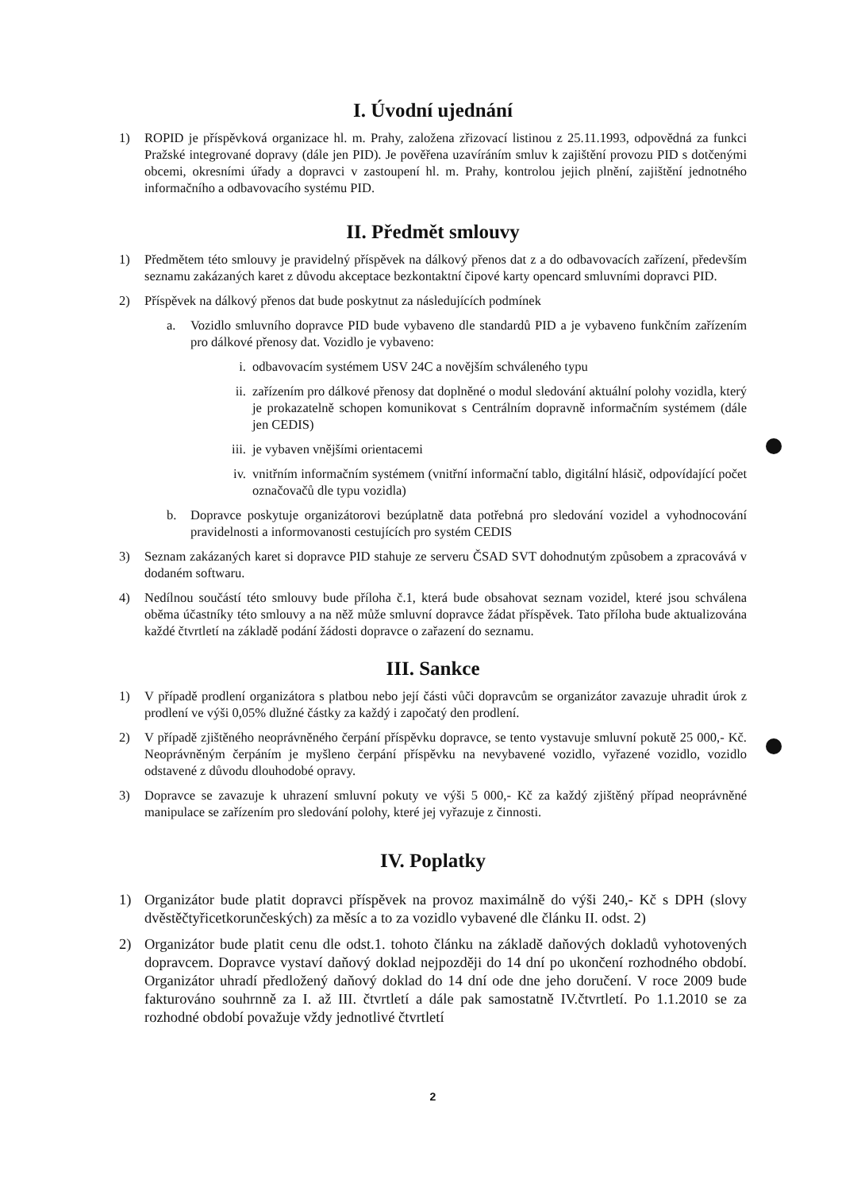I. Úvodní ujednání
1) ROPID je příspěvková organizace hl. m. Prahy, založena zřizovací listinou z 25.11.1993, odpovědná za funkci Pražské integrované dopravy (dále jen PID). Je pověřena uzavíráním smluv k zajištění provozu PID s dotčenými obcemi, okresními úřady a dopravci v zastoupení hl. m. Prahy, kontrolou jejich plnění, zajištění jednotného informačního a odbavovacího systému PID.
II. Předmět smlouvy
1) Předmětem této smlouvy je pravidelný příspěvek na dálkový přenos dat z a do odbavovacích zařízení, především seznamu zakázaných karet z důvodu akceptace bezkontaktní čipové karty opencard smluvními dopravci PID.
2) Příspěvek na dálkový přenos dat bude poskytnut za následujících podmínek
a. Vozidlo smluvního dopravce PID bude vybaveno dle standardů PID a je vybaveno funkčním zařízením pro dálkové přenosy dat. Vozidlo je vybaveno:
i. odbavovacím systémem USV 24C a novějším schváleného typu
ii. zařízením pro dálkové přenosy dat doplněné o modul sledování aktuální polohy vozidla, který je prokazatelně schopen komunikovat s Centrálním dopravně informačním systémem (dále jen CEDIS)
iii. je vybaven vnějšími orientacemi
iv. vnitřním informačním systémem (vnitřní informační tablo, digitální hlásič, odpovídající počet označovačů dle typu vozidla)
b. Dopravce poskytuje organizátorovi bezúplatně data potřebná pro sledování vozidel a vyhodnocování pravidelnosti a informovanosti cestujících pro systém CEDIS
3) Seznam zakázaných karet si dopravce PID stahuje ze serveru ČSAD SVT dohodnutým způsobem a zpracovává v dodaném softwaru.
4) Nedílnou součástí této smlouvy bude příloha č.1, která bude obsahovat seznam vozidel, které jsou schválena oběma účastníky této smlouvy a na něž může smluvní dopravce žádat příspěvek. Tato příloha bude aktualizována každé čtvrtletí na základě podání žádosti dopravce o zařazení do seznamu.
III. Sankce
1) V případě prodlení organizátora s platbou nebo její části vůči dopravcům se organizátor zavazuje uhradit úrok z prodlení ve výši 0,05% dlužné částky za každý i započatý den prodlení.
2) V případě zjištěného neoprávněného čerpání příspěvku dopravce, se tento vystavuje smluvní pokutě 25 000,- Kč. Neoprávněným čerpáním je myšleno čerpání příspěvku na nevybavené vozidlo, vyřazené vozidlo, vozidlo odstavené z důvodu dlouhodobé opravy.
3) Dopravce se zavazuje k uhrazení smluvní pokuty ve výši 5 000,- Kč za každý zjištěný případ neoprávněné manipulace se zařízením pro sledování polohy, které jej vyřazuje z činnosti.
IV. Poplatky
1) Organizátor bude platit dopravci příspěvek na provoz maximálně do výši 240,- Kč s DPH (slovy dvěstěčtyřicetkorunčeských) za měsíc a to za vozidlo vybavené dle článku II. odst. 2)
2) Organizátor bude platit cenu dle odst.1. tohoto článku na základě daňových dokladů vyhotovených dopravcem. Dopravce vystaví daňový doklad nejpozději do 14 dní po ukončení rozhodného období. Organizátor uhradí předložený daňový doklad do 14 dní ode dne jeho doručení. V roce 2009 bude fakturováno souhrnně za I. až III. čtvrtletí a dále pak samostatně IV.čtvrtletí. Po 1.1.2010 se za rozhodné období považuje vždy jednotlivé čtvrtletí
2